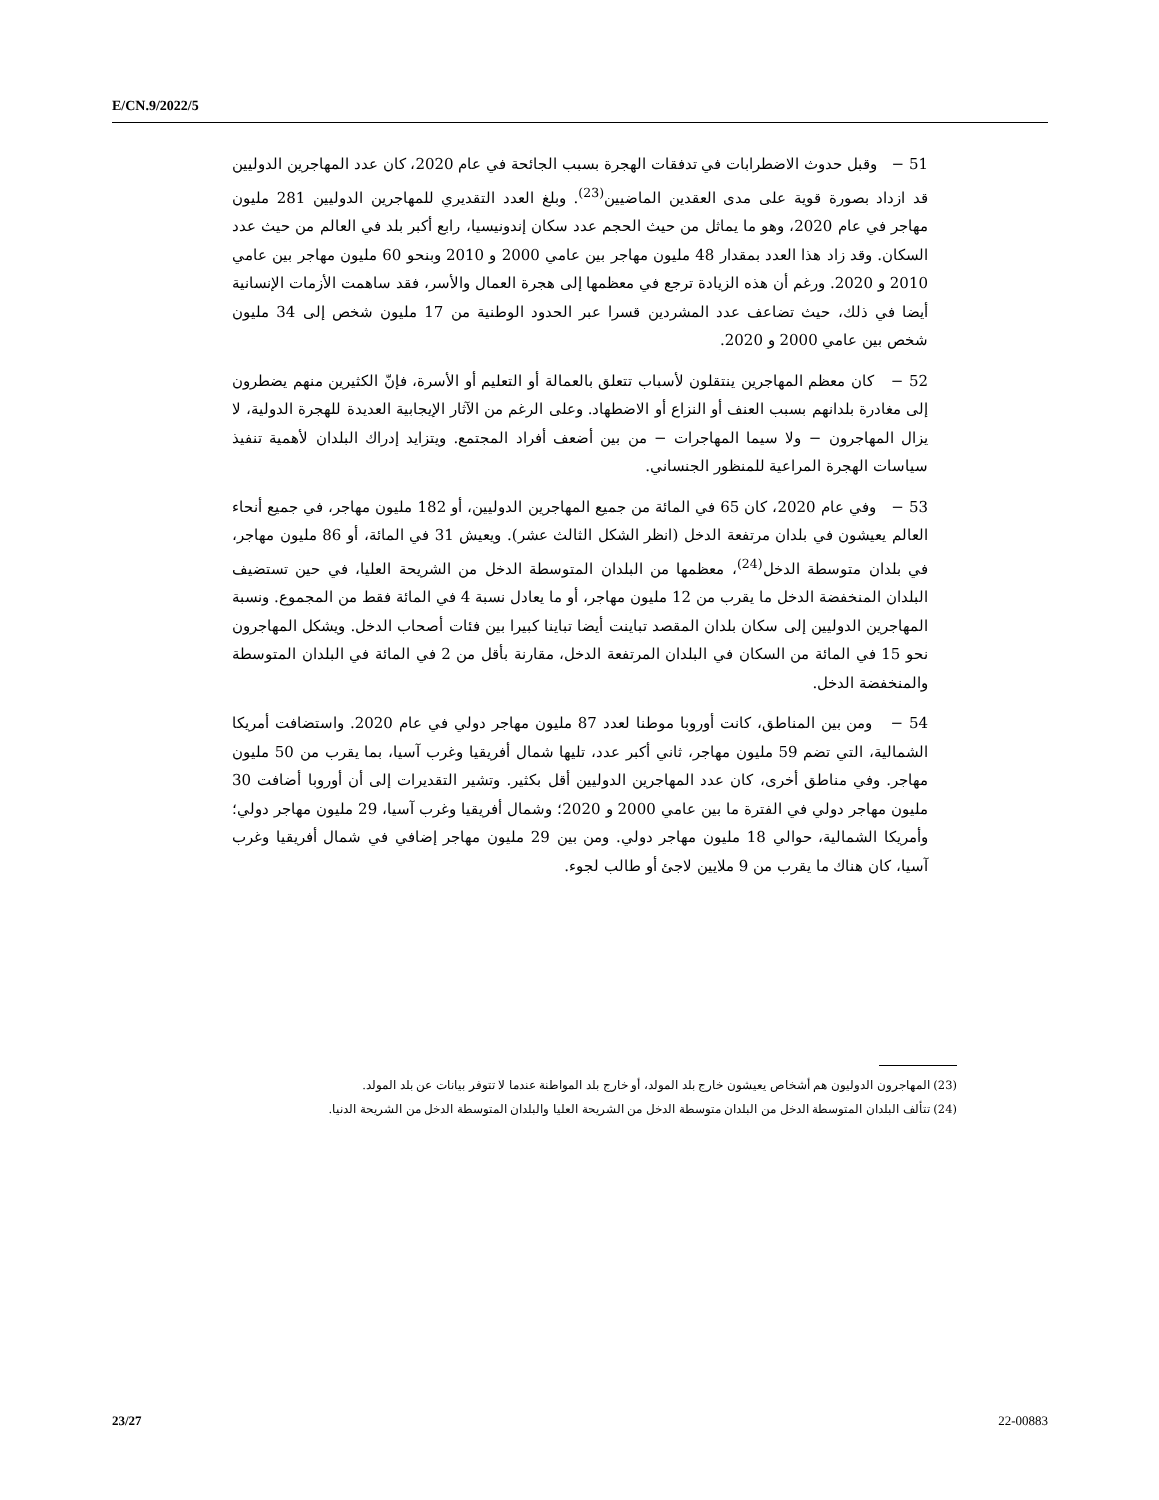E/CN.9/2022/5
51 − وقبل حدوث الاضطرابات في تدفقات الهجرة بسبب الجائحة في عام 2020، كان عدد المهاجرين الدوليين قد ازداد بصورة قوية على مدى العقدين الماضيين<sup>(23)</sup>. وبلغ العدد التقديري للمهاجرين الدوليين 281 مليون مهاجر في عام 2020، وهو ما يماثل من حيث الحجم عدد سكان إندونيسيا، رابع أكبر بلد في العالم من حيث عدد السكان. وقد زاد هذا العدد بمقدار 48 مليون مهاجر بين عامي 2000 و 2010 وبنحو 60 مليون مهاجر بين عامي 2010 و 2020. ورغم أن هذه الزيادة ترجع في معظمها إلى هجرة العمال والأسر، فقد ساهمت الأزمات الإنسانية أيضا في ذلك، حيث تضاعف عدد المشردين قسرا عبر الحدود الوطنية من 17 مليون شخص إلى 34 مليون شخص بين عامي 2000 و 2020.
52 − كان معظم المهاجرين ينتقلون لأسباب تتعلق بالعمالة أو التعليم أو الأسرة، فإنّ الكثيرين منهم يضطرون إلى مغادرة بلدانهم بسبب العنف أو النزاع أو الاضطهاد. وعلى الرغم من الآثار الإيجابية العديدة للهجرة الدولية، لا يزال المهاجرون − ولا سيما المهاجرات − من بين أضعف أفراد المجتمع. ويتزايد إدراك البلدان لأهمية تنفيذ سياسات الهجرة المراعية للمنظور الجنساني.
53 − وفي عام 2020، كان 65 في المائة من جميع المهاجرين الدوليين، أو 182 مليون مهاجر، في جميع أنحاء العالم يعيشون في بلدان مرتفعة الدخل (انظر الشكل الثالث عشر). ويعيش 31 في المائة، أو 86 مليون مهاجر، في بلدان متوسطة الدخل<sup>(24)</sup>، معظمها من البلدان المتوسطة الدخل من الشريحة العليا، في حين تستضيف البلدان المنخفضة الدخل ما يقرب من 12 مليون مهاجر، أو ما يعادل نسبة 4 في المائة فقط من المجموع. ونسبة المهاجرين الدوليين إلى سكان بلدان المقصد تباينت أيضا تباينا كبيرا بين فئات أصحاب الدخل. ويشكل المهاجرون نحو 15 في المائة من السكان في البلدان المرتفعة الدخل، مقارنة بأقل من 2 في المائة في البلدان المتوسطة والمنخفضة الدخل.
54 − ومن بين المناطق، كانت أوروبا موطنا لعدد 87 مليون مهاجر دولي في عام 2020. واستضافت أمريكا الشمالية، التي تضم 59 مليون مهاجر، ثاني أكبر عدد، تليها شمال أفريقيا وغرب آسيا، بما يقرب من 50 مليون مهاجر. وفي مناطق أخرى، كان عدد المهاجرين الدوليين أقل بكثير. وتشير التقديرات إلى أن أوروبا أضافت 30 مليون مهاجر دولي في الفترة ما بين عامي 2000 و 2020؛ وشمال أفريقيا وغرب آسيا، 29 مليون مهاجر دولي؛ وأمريكا الشمالية، حوالي 18 مليون مهاجر دولي. ومن بين 29 مليون مهاجر إضافي في شمال أفريقيا وغرب آسيا، كان هناك ما يقرب من 9 ملايين لاجئ أو طالب لجوء.
(23) المهاجرون الدوليون هم أشخاص يعيشون خارج بلد المولد، أو خارج بلد المواطنة عندما لا تتوفر بيانات عن بلد المولد.
(24) تتألف البلدان المتوسطة الدخل من البلدان متوسطة الدخل من الشريحة العليا والبلدان المتوسطة الدخل من الشريحة الدنيا.
23/27 22-00883